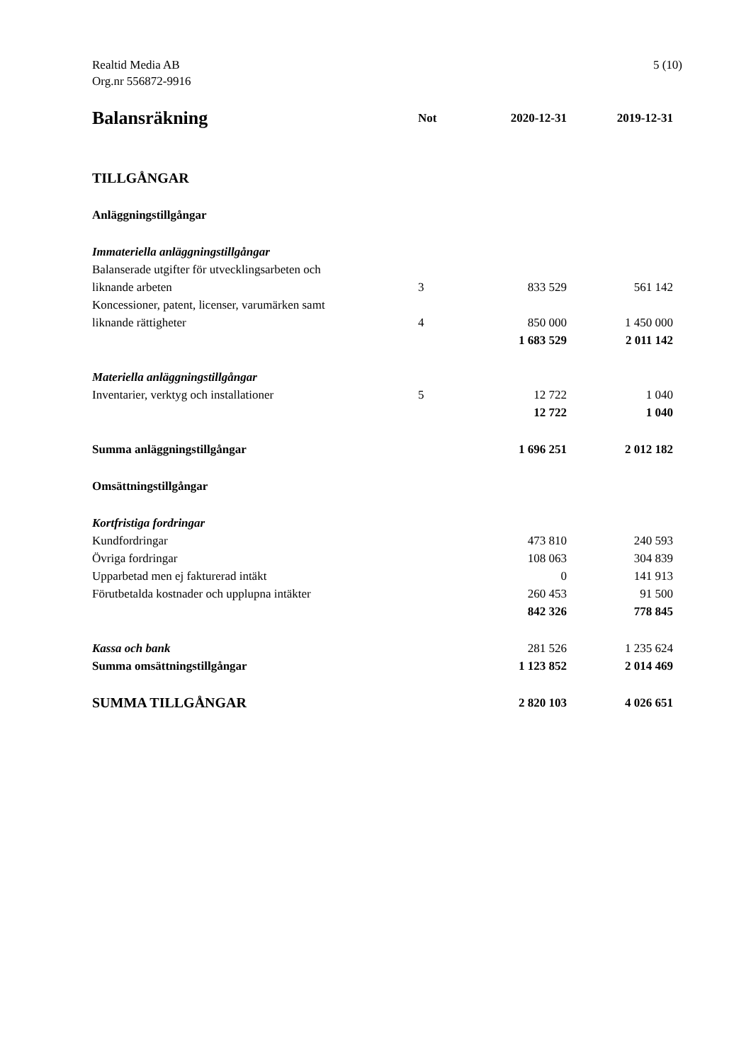Realtid Media AB
Org.nr 556872-9916
5 (10)
| Balansräkning | Not | 2020-12-31 | 2019-12-31 |
| --- | --- | --- | --- |
| TILLGÅNGAR | | | |
| Anläggningstillgångar | | | |
| Immateriella anläggningstillgångar | | | |
| Balanserade utgifter för utvecklingsarbeten och liknande arbeten | 3 | 833 529 | 561 142 |
| Koncessioner, patent, licenser, varumärken samt liknande rättigheter | 4 | 850 000 | 1 450 000 |
| | | 1 683 529 | 2 011 142 |
| Materiella anläggningstillgångar | | | |
| Inventarier, verktyg och installationer | 5 | 12 722 | 1 040 |
| | | 12 722 | 1 040 |
| Summa anläggningstillgångar | | 1 696 251 | 2 012 182 |
| Omsättningstillgångar | | | |
| Kortfristiga fordringar | | | |
| Kundfordringar | | 473 810 | 240 593 |
| Övriga fordringar | | 108 063 | 304 839 |
| Upparbetad men ej fakturerad intäkt | | 0 | 141 913 |
| Förutbetalda kostnader och upplupna intäkter | | 260 453 | 91 500 |
| | | 842 326 | 778 845 |
| Kassa och bank | | 281 526 | 1 235 624 |
| Summa omsättningstillgångar | | 1 123 852 | 2 014 469 |
| SUMMA TILLGÅNGAR | | 2 820 103 | 4 026 651 |